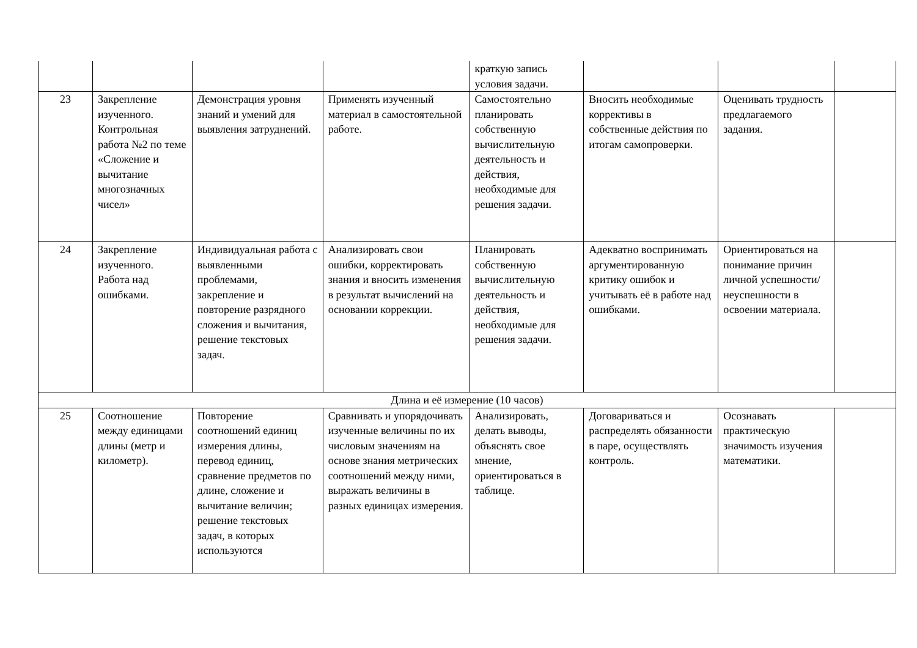| | | | | краткую запись условия задачи. | | | |
| 23 | Закрепление изученного. Контрольная работа №2 по теме «Сложение и вычитание многозначных чисел» | Демонстрация уровня знаний и умений для выявления затруднений. | Применять изученный материал в самостоятельной работе. | Самостоятельно планировать собственную вычислительную деятельность и действия, необходимые для решения задачи. | Вносить необходимые коррективы в собственные действия по итогам самопроверки. | Оценивать трудность предлагаемого задания. | |
| 24 | Закрепление изученного. Работа над ошибками. | Индивидуальная работа с выявленными проблемами, закрепление и повторение разрядного сложения и вычитания, решение текстовых задач. | Анализировать свои ошибки, корректировать знания и вносить изменения в результат вычислений на основании коррекции. | Планировать собственную вычислительную деятельность и действия, необходимые для решения задачи. | Адекватно воспринимать аргументированную критику ошибок и учитывать её в работе над ошибками. | Ориентироваться на понимание причин личной успешности/неуспешности в освоении материала. | |
| Длина и её измерение (10 часов) | | | | | | | |
| 25 | Соотношение между единицами длины (метр и километр). | Повторение соотношений единиц измерения длины, перевод единиц, сравнение предметов по длине, сложение и вычитание величин; решение текстовых задач, в которых используются | Сравнивать и упорядочивать изученные величины по их числовым значениям на основе знания метрических соотношений между ними, выражать величины в разных единицах измерения. | Анализировать, делать выводы, объяснять свое мнение, ориентироваться в таблице. | Договариваться и распределять обязанности в паре, осуществлять контроль. | Осознавать практическую значимость изучения математики. | |